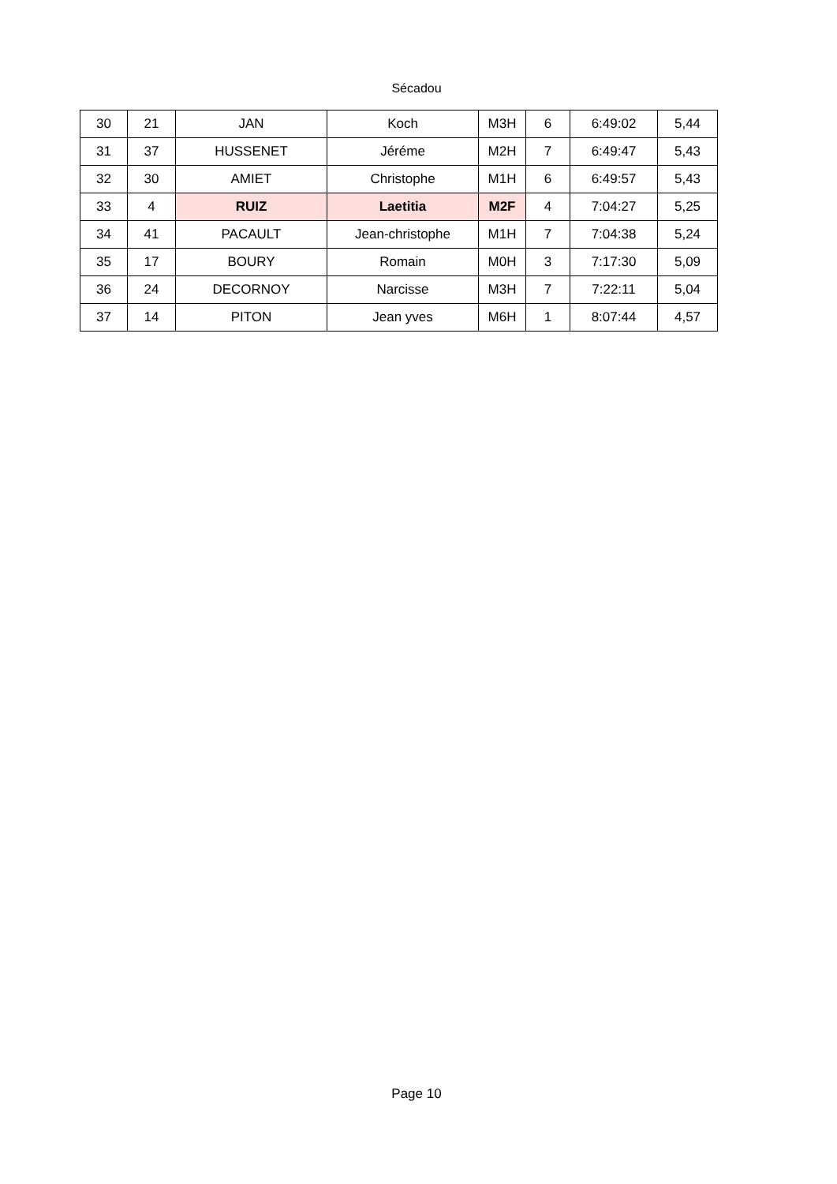Sécadou
| 30 | 21 | JAN | Koch | M3H | 6 | 6:49:02 | 5,44 |
| 31 | 37 | HUSSENET | Jéréme | M2H | 7 | 6:49:47 | 5,43 |
| 32 | 30 | AMIET | Christophe | M1H | 6 | 6:49:57 | 5,43 |
| 33 | 4 | RUIZ | Laetitia | M2F | 4 | 7:04:27 | 5,25 |
| 34 | 41 | PACAULT | Jean-christophe | M1H | 7 | 7:04:38 | 5,24 |
| 35 | 17 | BOURY | Romain | M0H | 3 | 7:17:30 | 5,09 |
| 36 | 24 | DECORNOY | Narcisse | M3H | 7 | 7:22:11 | 5,04 |
| 37 | 14 | PITON | Jean yves | M6H | 1 | 8:07:44 | 4,57 |
Page 10